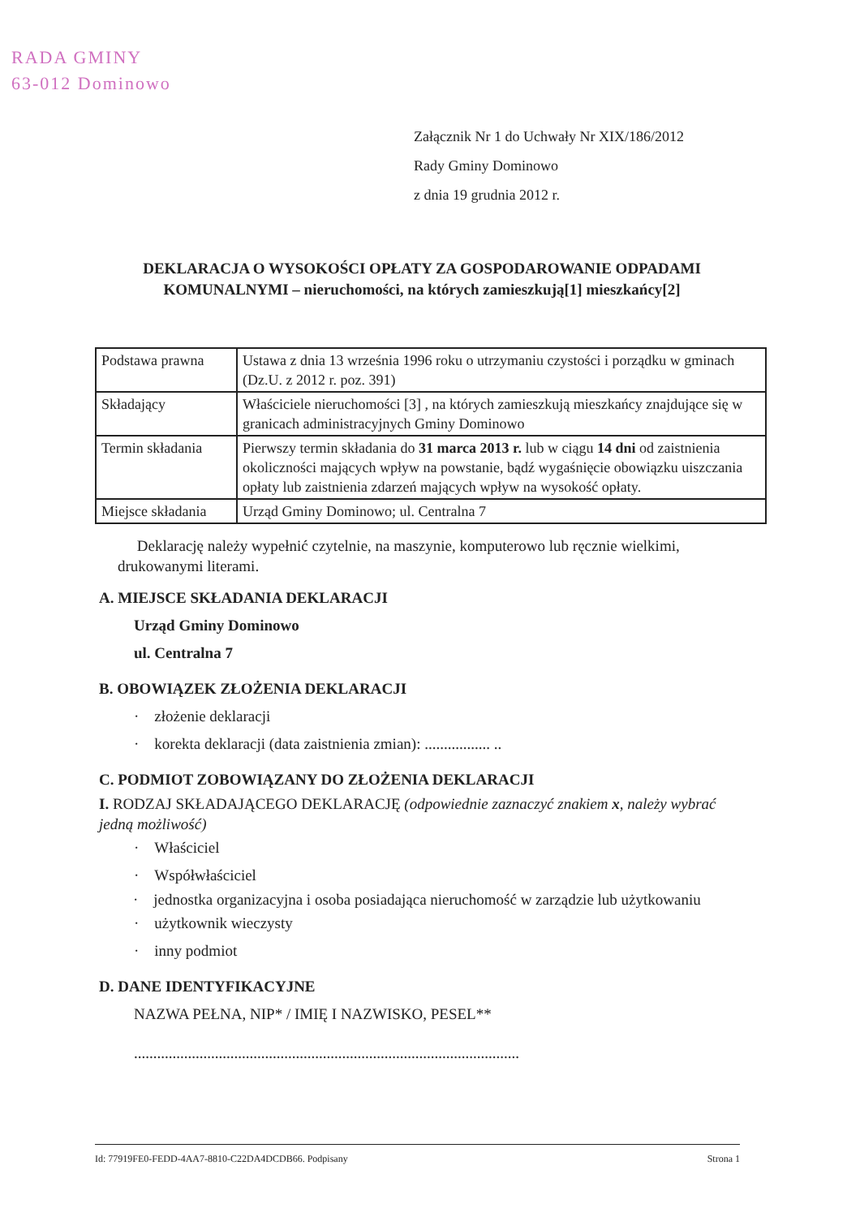RADA GMINY
63-012 Dominowo
Załącznik Nr 1 do Uchwały Nr XIX/186/2012
Rady Gminy Dominowo
z dnia 19 grudnia 2012 r.
DEKLARACJA O WYSOKOŚCI OPŁATY ZA GOSPODAROWANIE ODPADAMI KOMUNALNYMI – nieruchomości, na których zamieszkują[1] mieszkańcy[2]
| Podstawa prawna | Ustawa z dnia 13 września 1996 roku o utrzymaniu czystości i porządku w gminach (Dz.U. z 2012 r. poz. 391) |
| Składający | Właściciele nieruchomości [3] , na których zamieszkują mieszkańcy znajdujące się w granicach administracyjnych Gminy Dominowo |
| Termin składania | Pierwszy termin składania do 31 marca 2013 r. lub w ciągu 14 dni od zaistnienia okoliczności mających wpływ na powstanie, bądź wygaśnięcie obowiązku uiszczania opłaty lub zaistnienia zdarzeń mających wpływ na wysokość opłaty. |
| Miejsce składania | Urząd Gminy Dominowo; ul. Centralna 7 |
Deklarację należy wypełnić czytelnie, na maszynie, komputerowo lub ręcznie wielkimi, drukowanymi literami.
A. MIEJSCE SKŁADANIA DEKLARACJI
Urząd Gminy Dominowo
ul. Centralna 7
B. OBOWIĄZEK ZŁOŻENIA DEKLARACJI
· złożenie deklaracji
· korekta deklaracji (data zaistnienia zmian): ................. ..
C. PODMIOT ZOBOWIĄZANY DO ZŁOŻENIA DEKLARACJI
I. RODZAJ SKŁADAJĄCEGO DEKLARACJĘ (odpowiednie zaznaczyć znakiem x, należy wybrać jedną możliwość)
· Właściciel
· Współwłaściciel
· jednostka organizacyjna i osoba posiadająca nieruchomość w zarządzie lub użytkowaniu
· użytkownik wieczysty
· inny podmiot
D. DANE IDENTYFIKACYJNE
NAZWA PEŁNA, NIP* / IMIĘ I NAZWISKO, PESEL**
....................................................................................................
Id: 77919FE0-FEDD-4AA7-8810-C22DA4DCDB66. Podpisany Strona 1